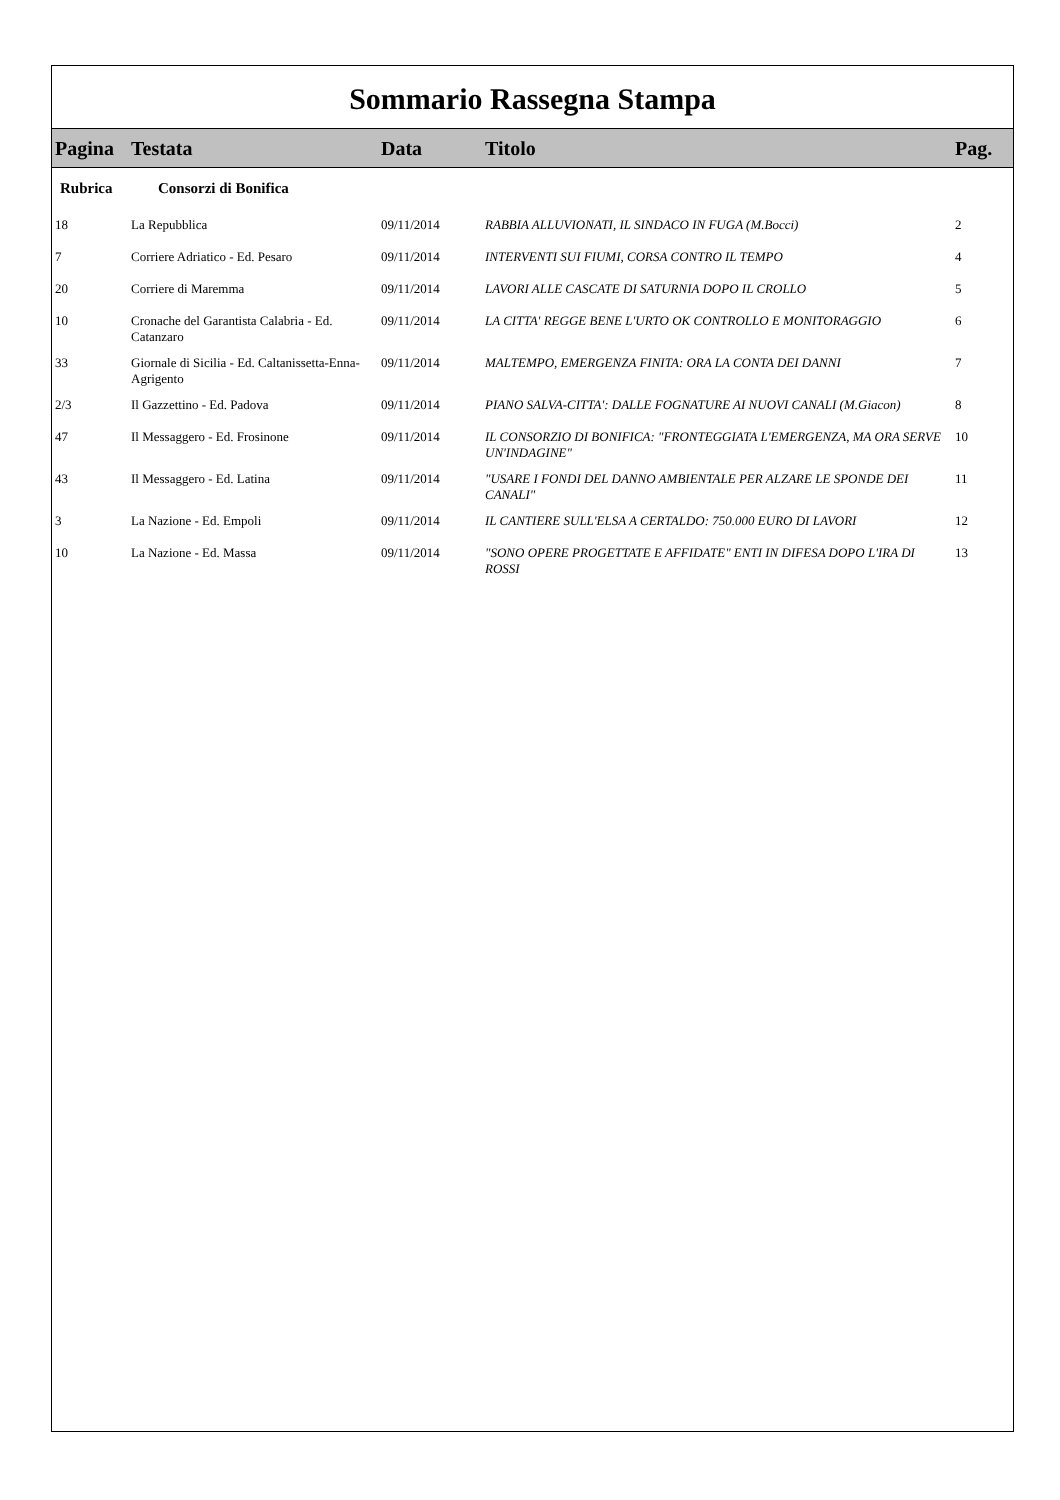Sommario Rassegna Stampa
| Pagina | Testata | Data | Titolo | Pag. |
| --- | --- | --- | --- | --- |
| Rubrica | Consorzi di Bonifica | | | |
| 18 | La Repubblica | 09/11/2014 | RABBIA ALLUVIONATI, IL SINDACO IN FUGA (M.Bocci) | 2 |
| 7 | Corriere Adriatico - Ed. Pesaro | 09/11/2014 | INTERVENTI SUI FIUMI, CORSA CONTRO IL TEMPO | 4 |
| 20 | Corriere di Maremma | 09/11/2014 | LAVORI ALLE CASCATE DI SATURNIA DOPO IL CROLLO | 5 |
| 10 | Cronache del Garantista Calabria - Ed. Catanzaro | 09/11/2014 | LA CITTA' REGGE BENE L'URTO OK CONTROLLO E MONITORAGGIO | 6 |
| 33 | Giornale di Sicilia - Ed. Caltanissetta-Enna-Agrigento | 09/11/2014 | MALTEMPO, EMERGENZA FINITA: ORA LA CONTA DEI DANNI | 7 |
| 2/3 | Il Gazzettino - Ed. Padova | 09/11/2014 | PIANO SALVA-CITTA': DALLE FOGNATURE AI NUOVI CANALI (M.Giacon) | 8 |
| 47 | Il Messaggero - Ed. Frosinone | 09/11/2014 | IL CONSORZIO DI BONIFICA: "FRONTEGGIATA L'EMERGENZA, MA ORA SERVE UN'INDAGINE" | 10 |
| 43 | Il Messaggero - Ed. Latina | 09/11/2014 | "USARE I FONDI DEL DANNO AMBIENTALE PER ALZARE LE SPONDE DEI CANALI" | 11 |
| 3 | La Nazione - Ed. Empoli | 09/11/2014 | IL CANTIERE SULL'ELSA A CERTALDO: 750.000 EURO DI LAVORI | 12 |
| 10 | La Nazione - Ed. Massa | 09/11/2014 | "SONO OPERE PROGETTATE E AFFIDATE" ENTI IN DIFESA DOPO L'IRA DI ROSSI | 13 |